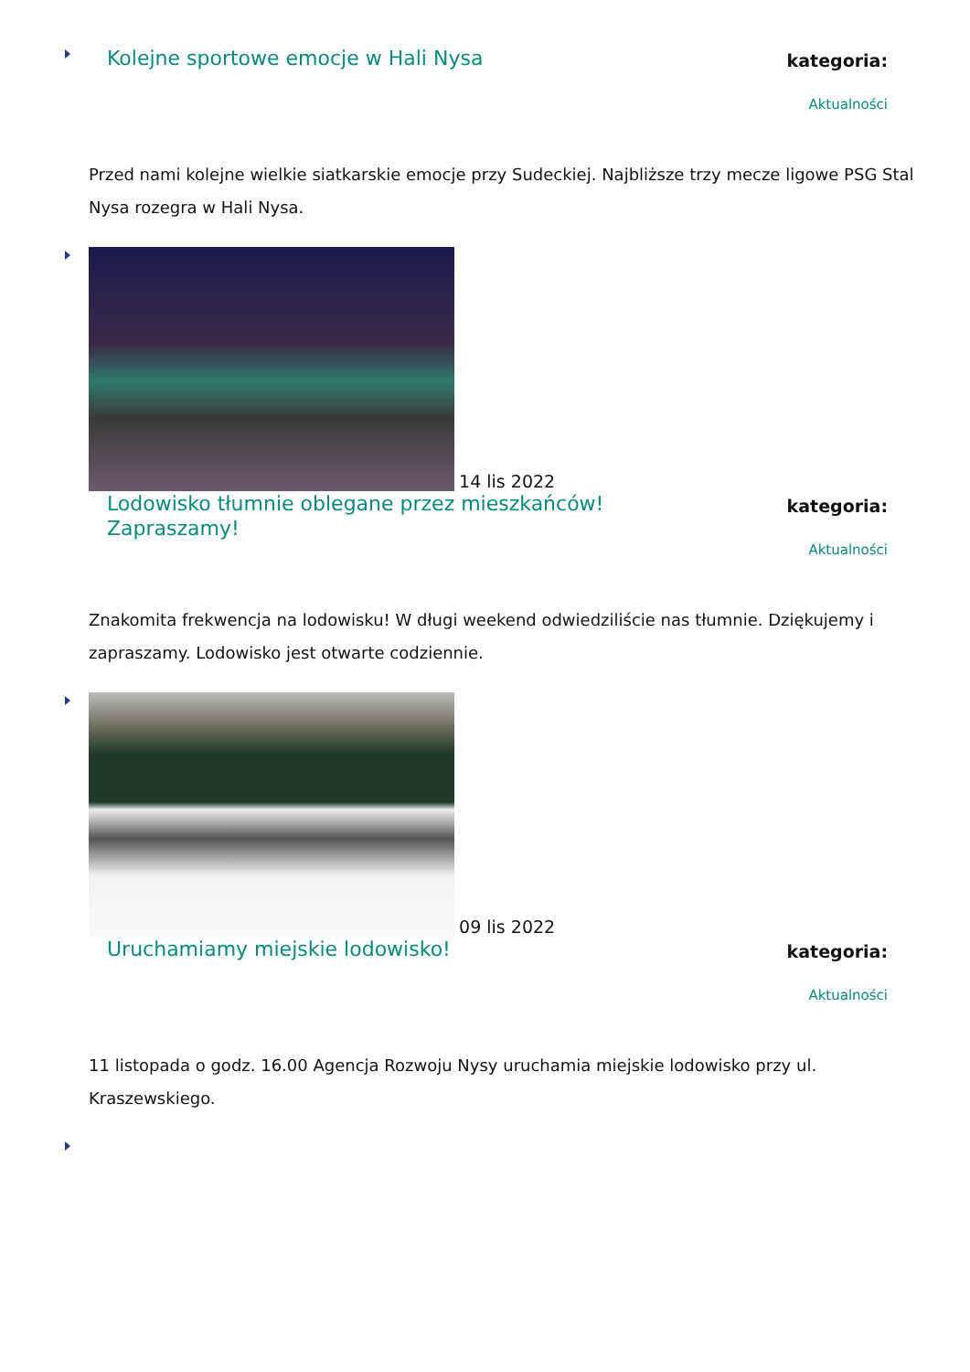Kolejne sportowe emocje w Hali Nysa
kategoria:
Aktualności
Przed nami kolejne wielkie siatkarskie emocje przy Sudeckiej. Najbliższe trzy mecze ligowe PSG Stal Nysa rozegra w Hali Nysa.
14 lis 2022
Lodowisko tłumnie oblegane przez mieszkańców! Zapraszamy!
kategoria:
Aktualności
Znakomita frekwencja na lodowisku! W długi weekend odwiedziliście nas tłumnie. Dziękujemy i zapraszamy. Lodowisko jest otwarte codziennie.
09 lis 2022
Uruchamiamy miejskie lodowisko!
kategoria:
Aktualności
11 listopada o godz. 16.00 Agencja Rozwoju Nysy uruchamia miejskie lodowisko przy ul. Kraszewskiego.